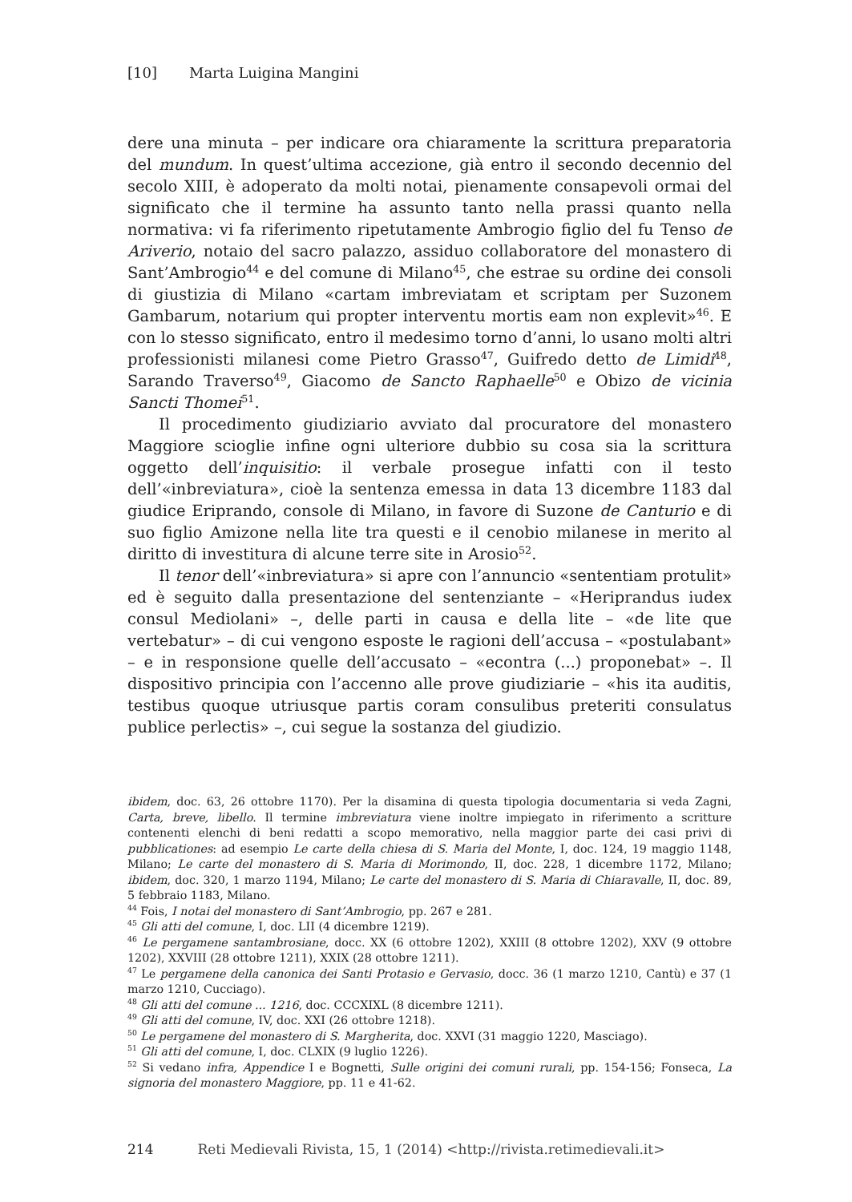[10] Marta Luigina Mangini
dere una minuta – per indicare ora chiaramente la scrittura preparatoria del mundum. In quest’ultima accezione, già entro il secondo decennio del secolo XIII, è adoperato da molti notai, pienamente consapevoli ormai del significato che il termine ha assunto tanto nella prassi quanto nella normativa: vi fa riferimento ripetutamente Ambrogio figlio del fu Tenso de Ariverio, notaio del sacro palazzo, assiduo collaboratore del monastero di Sant’Ambrogio<sup>44</sup> e del comune di Milano<sup>45</sup>, che estrae su ordine dei consoli di giustizia di Milano «cartam imbreviatam et scriptam per Suzonem Gambarum, notarium qui propter interventu mortis eam non explevit»<sup>46</sup>. E con lo stesso significato, entro il medesimo torno d’anni, lo usano molti altri professionisti milanesi come Pietro Grasso<sup>47</sup>, Guifredo detto de Limidi<sup>48</sup>, Sarando Traverso<sup>49</sup>, Giacomo de Sancto Raphaelle<sup>50</sup> e Obizo de vicinia Sancti Thomei<sup>51</sup>.
Il procedimento giudiziario avviato dal procuratore del monastero Maggiore scioglie infine ogni ulteriore dubbio su cosa sia la scrittura oggetto dell’inquisitio: il verbale prosegue infatti con il testo dell’«inbreviatura», cioè la sentenza emessa in data 13 dicembre 1183 dal giudice Eriprando, console di Milano, in favore di Suzone de Canturio e di suo figlio Amizone nella lite tra questi e il cenobio milanese in merito al diritto di investitura di alcune terre site in Arosio<sup>52</sup>.
Il tenor dell’«inbreviatura» si apre con l’annuncio «sententiam protulit» ed è seguito dalla presentazione del sentenziante – «Heriprandus iudex consul Mediolani» –, delle parti in causa e della lite – «de lite que vertebatur» – di cui vengono esposte le ragioni dell’accusa – «postulabant» – e in responsione quelle dell’accusato – «econtra (...) proponebat» –. Il dispositivo principia con l’accenno alle prove giudiziarie – «his ita auditis, testibus quoque utriusque partis coram consulibus preteriti consulatus publice perlectis» –, cui segue la sostanza del giudizio.
ibidem, doc. 63, 26 ottobre 1170). Per la disamina di questa tipologia documentaria si veda Zagni, Carta, breve, libello. Il termine imbreviatura viene inoltre impiegato in riferimento a scritture contenenti elenchi di beni redatti a scopo memorativo, nella maggior parte dei casi privi di pubblicationes: ad esempio Le carte della chiesa di S. Maria del Monte, I, doc. 124, 19 maggio 1148, Milano; Le carte del monastero di S. Maria di Morimondo, II, doc. 228, 1 dicembre 1172, Milano; ibidem, doc. 320, 1 marzo 1194, Milano; Le carte del monastero di S. Maria di Chiaravalle, II, doc. 89, 5 febbraio 1183, Milano.
<sup>44</sup> Fois, I notai del monastero di Sant’Ambrogio, pp. 267 e 281.
<sup>45</sup> Gli atti del comune, I, doc. LII (4 dicembre 1219).
<sup>46</sup> Le pergamene santambrosiane, docc. XX (6 ottobre 1202), XXIII (8 ottobre 1202), XXV (9 ottobre 1202), XXVIII (28 ottobre 1211), XXIX (28 ottobre 1211).
<sup>47</sup> Le pergamene della canonica dei Santi Protasio e Gervasio, docc. 36 (1 marzo 1210, Cantù) e 37 (1 marzo 1210, Cucciago).
<sup>48</sup> Gli atti del comune ... 1216, doc. CCCXIXL (8 dicembre 1211).
<sup>49</sup> Gli atti del comune, IV, doc. XXI (26 ottobre 1218).
<sup>50</sup> Le pergamene del monastero di S. Margherita, doc. XXVI (31 maggio 1220, Masciago).
<sup>51</sup> Gli atti del comune, I, doc. CLXIX (9 luglio 1226).
<sup>52</sup> Si vedano infra, Appendice I e Bognetti, Sulle origini dei comuni rurali, pp. 154-156; Fonseca, La signoria del monastero Maggiore, pp. 11 e 41-62.
214 Reti Medievali Rivista, 15, 1 (2014) <http://rivista.retimedievali.it>